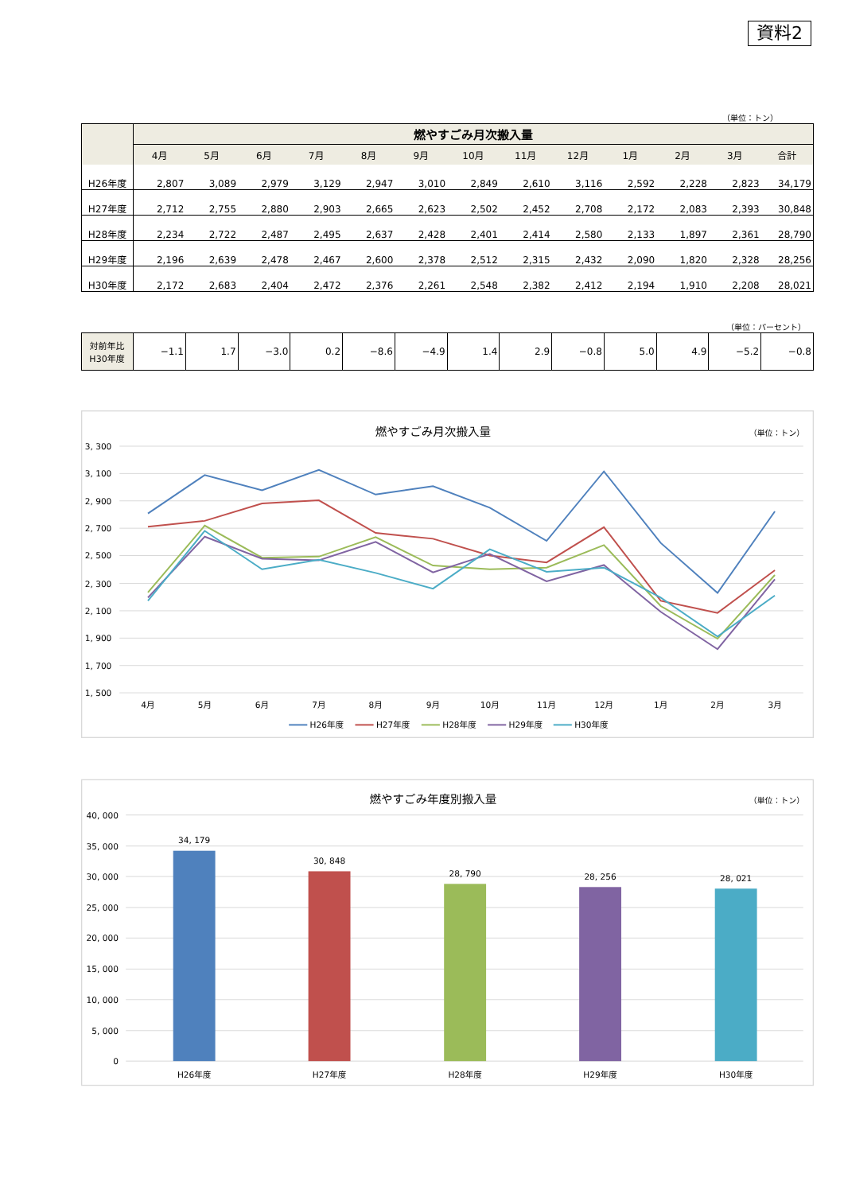資料2
（単位：トン）
| | 燃やすごみ月次搬入量 | | | | | | | | | | | | |
| --- | --- | --- | --- | --- | --- | --- | --- | --- | --- | --- | --- | --- | --- |
| | 4月 | 5月 | 6月 | 7月 | 8月 | 9月 | 10月 | 11月 | 12月 | 1月 | 2月 | 3月 | 合計 |
| H26年度 | 2,807 | 3,089 | 2,979 | 3,129 | 2,947 | 3,010 | 2,849 | 2,610 | 3,116 | 2,592 | 2,228 | 2,823 | 34,179 |
| H27年度 | 2,712 | 2,755 | 2,880 | 2,903 | 2,665 | 2,623 | 2,502 | 2,452 | 2,708 | 2,172 | 2,083 | 2,393 | 30,848 |
| H28年度 | 2,234 | 2,722 | 2,487 | 2,495 | 2,637 | 2,428 | 2,401 | 2,414 | 2,580 | 2,133 | 1,897 | 2,361 | 28,790 |
| H29年度 | 2,196 | 2,639 | 2,478 | 2,467 | 2,600 | 2,378 | 2,512 | 2,315 | 2,432 | 2,090 | 1,820 | 2,328 | 28,256 |
| H30年度 | 2,172 | 2,683 | 2,404 | 2,472 | 2,376 | 2,261 | 2,548 | 2,382 | 2,412 | 2,194 | 1,910 | 2,208 | 28,021 |
（単位：パーセント）
| 対前年比 H30年度 | −1.1 | 1.7 | −3.0 | 0.2 | −8.6 | −4.9 | 1.4 | 2.9 | −0.8 | 5.0 | 4.9 | −5.2 | −0.8 |
燃やすごみ月次搬入量
（単位：トン）
3, 300
3, 100
2, 900
2, 700
2, 500
2, 300
2, 100
1, 900
1, 700
1, 500
4月
5月
6月
7月
8月
9月
10月
11月
12月
1月
2月
3月
H26年度
H27年度
H28年度
H29年度
H30年度
燃やすごみ年度別搬入量
（単位：トン）
40, 000
35, 000
30, 000
25, 000
20, 000
15, 000
10, 000
5, 000
0
34, 179
30, 848
28, 790
28, 256
28, 021
H26年度
H27年度
H28年度
H29年度
H30年度